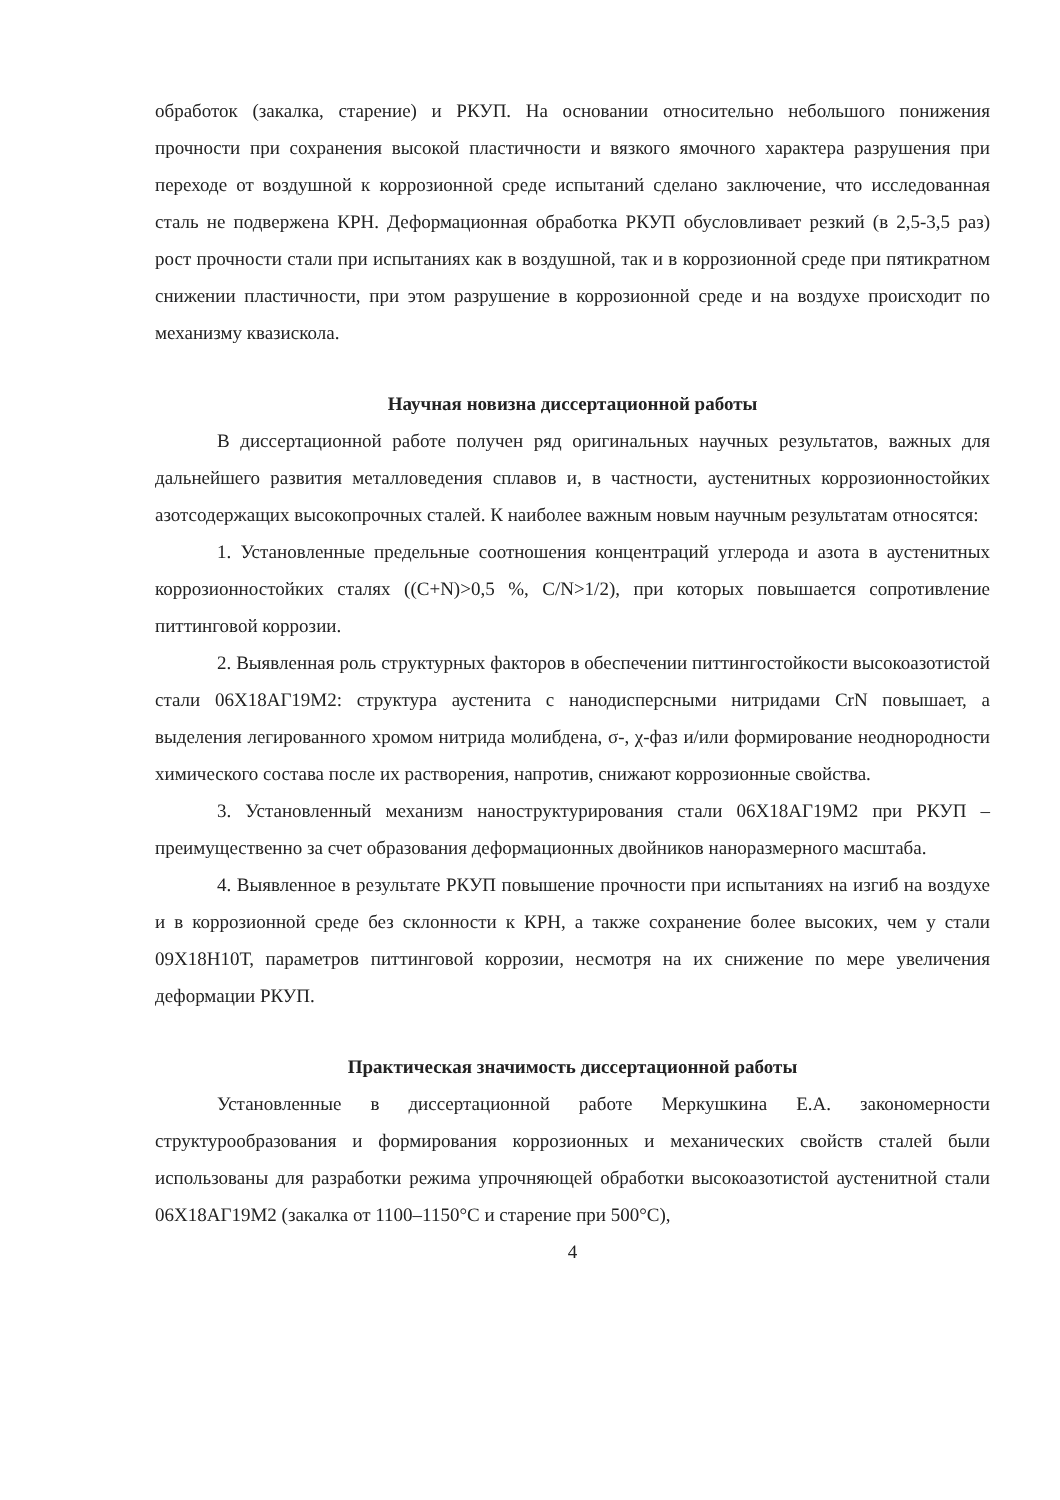обработок (закалка, старение) и РКУП. На основании относительно небольшого понижения прочности при сохранения высокой пластичности и вязкого ямочного характера разрушения при переходе от воздушной к коррозионной среде испытаний сделано заключение, что исследованная сталь не подвержена КРН. Деформационная обработка РКУП обусловливает резкий (в 2,5-3,5 раз) рост прочности стали при испытаниях как в воздушной, так и в коррозионной среде при пятикратном снижении пластичности, при этом разрушение в коррозионной среде и на воздухе происходит по механизму квазискола.
Научная новизна диссертационной работы
В диссертационной работе получен ряд оригинальных научных результатов, важных для дальнейшего развития металловедения сплавов и, в частности, аустенитных коррозионностойких азотсодержащих высокопрочных сталей. К наиболее важным новым научным результатам относятся:
1. Установленные предельные соотношения концентраций углерода и азота в аустенитных коррозионностойких сталях ((C+N)>0,5 %, C/N>1/2), при которых повышается сопротивление питтинговой коррозии.
2. Выявленная роль структурных факторов в обеспечении питтингостойкости высокоазотистой стали 06Х18АГ19М2: структура аустенита с нанодисперсными нитридами CrN повышает, а выделения легированного хромом нитрида молибдена, σ-, χ-фаз и/или формирование неоднородности химического состава после их растворения, напротив, снижают коррозионные свойства.
3. Установленный механизм наноструктурирования стали 06Х18АГ19М2 при РКУП – преимущественно за счет образования деформационных двойников наноразмерного масштаба.
4. Выявленное в результате РКУП повышение прочности при испытаниях на изгиб на воздухе и в коррозионной среде без склонности к КРН, а также сохранение более высоких, чем у стали 09Х18Н10Т, параметров питтинговой коррозии, несмотря на их снижение по мере увеличения деформации РКУП.
Практическая значимость диссертационной работы
Установленные в диссертационной работе Меркушкина Е.А. закономерности структурообразования и формирования коррозионных и механических свойств сталей были использованы для разработки режима упрочняющей обработки высокоазотистой аустенитной стали 06Х18АГ19М2 (закалка от 1100–1150°С и старение при 500°С),
4